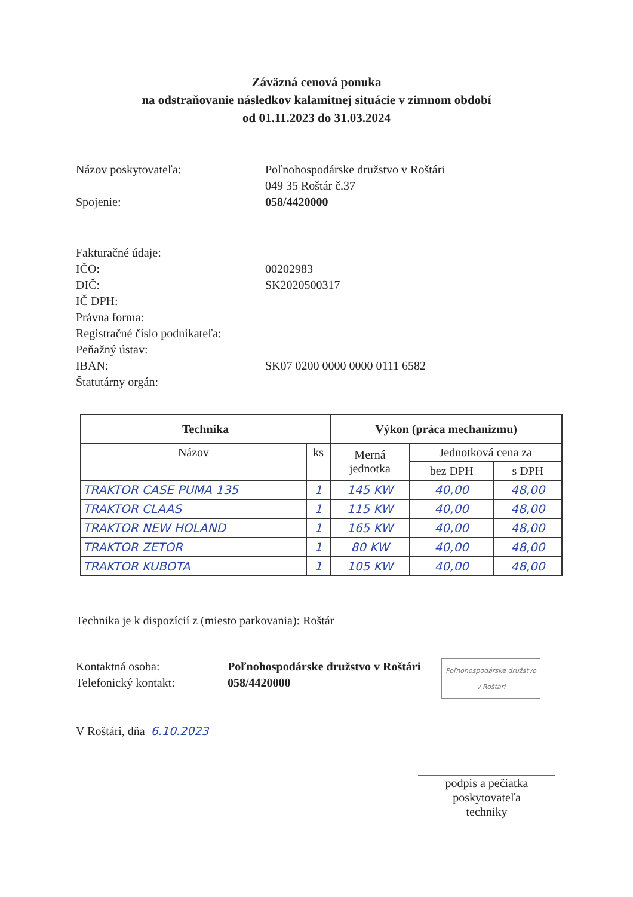Záväzná cenová ponuka
na odstraňovanie následkov kalamitnej situácie v zimnom období
od 01.11.2023 do 31.03.2024
Názov poskytovateľa: Poľnohospodárske družstvo v Roštári
049 35 Roštár č.37
Spojenie: 058/4420000
Fakturačné údaje:
IČO: 00202983
DIČ: SK2020500317
IČ DPH:
Právna forma:
Registračné číslo podnikateľa:
Peňažný ústav:
IBAN: SK07 0200 0000 0000 0111 6582
Štatutárny orgán:
| Technika | | Výkon (práca mechanizmu) | | |
| --- | --- | --- | --- | --- |
| Názov | ks | Merná jednotka | Jednotková cena za | |
| | | | bez DPH | s DPH |
| TRAKTOR CASE PUMA 135 | 1 | 145 KW | 40,00 | 48,00 |
| TRAKTOR CLAAS | 1 | 115 KW | 40,00 | 48,00 |
| TRAKTOR NEW HOLAND | 1 | 165 KW | 40,00 | 48,00 |
| TRAKTOR ZETOR | 1 | 80 KW | 40,00 | 48,00 |
| TRAKTOR KUBOTA | 1 | 105 KW | 40,00 | 48,00 |
Technika je k dispozícií z (miesto parkovania): Roštár
Kontaktná osoba:
Telefonický kontakt:
Poľnohospodárske družstvo v Roštári
058/4420000
Poľnohospodárske družstvo
v Roštári
V Roštári, dňa 6.10.2023
podpis a pečiatka poskytovateľa
techniky